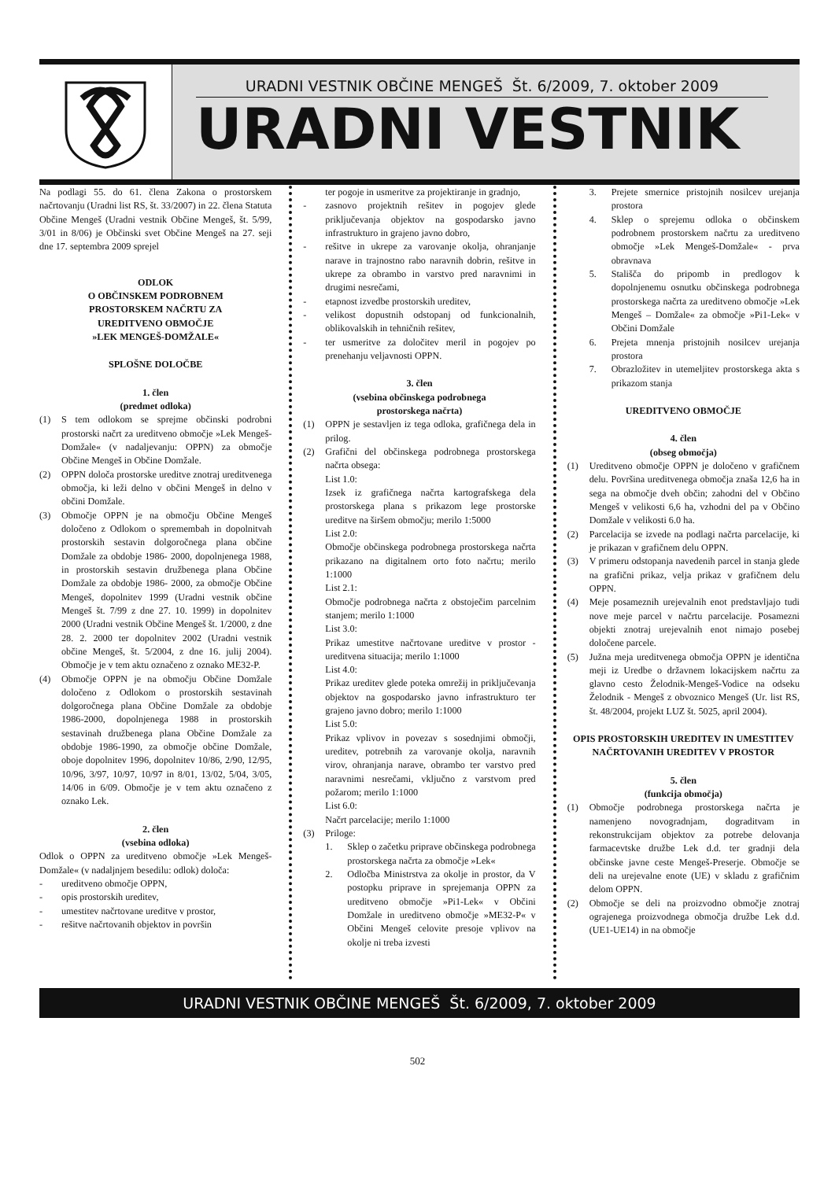URADNI VESTNIK OBČINE MENGEŠ Št. 6/2009, 7. oktober 2009
URADNI VESTNIK
Na podlagi 55. do 61. člena Zakona o prostorskem načrtovanju (Uradni list RS, št. 33/2007) in 22. člena Statuta Občine Mengeš (Uradni vestnik Občine Mengeš, št. 5/99, 3/01 in 8/06) je Občinski svet Občine Mengeš na 27. seji dne 17. septembra 2009 sprejel
ODLOK
O OBČINSKEM PODROBNEM
PROSTORSKEM NAČRTU ZA
UREDITVENO OBMOČJE
»LEK MENGEŠ-DOMŽALE«
SPLOŠNE DOLOČBE
1. člen
(predmet odloka)
(1) S tem odlokom se sprejme občinski podrobni prostorski načrt za ureditveno območje »Lek Mengeš-Domžale« (v nadaljevanju: OPPN) za območje Občine Mengeš in Občine Domžale.
(2) OPPN določa prostorske ureditve znotraj ureditvenega območja, ki leži delno v občini Mengeš in delno v občini Domžale.
(3) Območje OPPN je na območju Občine Mengeš določeno z Odlokom o spremembah in dopolnitvah prostorskih sestavin dolgoročnega plana občine Domžale za obdobje 1986- 2000, dopolnjenega 1988, in prostorskih sestavin družbenega plana Občine Domžale za obdobje 1986- 2000, za območje Občine Mengeš, dopolnitev 1999 (Uradni vestnik občine Mengeš št. 7/99 z dne 27. 10. 1999) in dopolnitev 2000 (Uradni vestnik Občine Mengeš št. 1/2000, z dne 28. 2. 2000 ter dopolnitev 2002 (Uradni vestnik občine Mengeš, št. 5/2004, z dne 16. julij 2004). Območje je v tem aktu označeno z oznako ME32-P.
(4) Območje OPPN je na območju Občine Domžale določeno z Odlokom o prostorskih sestavinah dolgoročnega plana Občine Domžale za obdobje 1986-2000, dopolnjenega 1988 in prostorskih sestavinah družbenega plana Občine Domžale za obdobje 1986-1990, za območje občine Domžale, oboje dopolnitev 1996, dopolnitev 10/86, 2/90, 12/95, 10/96, 3/97, 10/97, 10/97 in 8/01, 13/02, 5/04, 3/05, 14/06 in 6/09. Območje je v tem aktu označeno z oznako Lek.
2. člen
(vsebina odloka)
Odlok o OPPN za ureditveno območje »Lek Mengeš-Domžale« (v nadaljnjem besedilu: odlok) določa:
- ureditveno območje OPPN,
- opis prostorskih ureditev,
- umestitev načrtovane ureditve v prostor,
- rešitve načrtovanih objektov in površin
ter pogoje in usmeritve za projektiranje in gradnjo,
- zasnovo projektnih rešitev in pogojev glede priključevanja objektov na gospodarsko javno infrastrukturo in grajeno javno dobro,
- rešitve in ukrepe za varovanje okolja, ohranjanje narave in trajnostno rabo naravnih dobrin, rešitve in ukrepe za obrambo in varstvo pred naravnimi in drugimi nesrečami,
- etapnost izvedbe prostorskih ureditev,
- velikost dopustnih odstopanj od funkcionalnih, oblikovalskih in tehničnih rešitev,
- ter usmeritve za določitev meril in pogojev po prenehanju veljavnosti OPPN.
3. člen
(vsebina občinskega podrobnega
prostorskega načrta)
(1) OPPN je sestavljen iz tega odloka, grafičnega dela in prilog.
(2) Grafični del občinskega podrobnega prostorskega načrta obsega:
List 1.0:
Izsek iz grafičnega načrta kartografskega dela prostorskega plana s prikazom lege prostorske ureditve na širšem območju; merilo 1:5000
List 2.0:
Območje občinskega podrobnega prostorskega načrta prikazano na digitalnem orto foto načrtu; merilo 1:1000
List 2.1:
Območje podrobnega načrta z obstoječim parcelnim stanjem; merilo 1:1000
List 3.0:
Prikaz umestitve načrtovane ureditve v prostor - ureditvena situacija; merilo 1:1000
List 4.0:
Prikaz ureditev glede poteka omrežij in priključevanja objektov na gospodarsko javno infrastrukturo ter grajeno javno dobro; merilo 1:1000
List 5.0:
Prikaz vplivov in povezav s sosednjimi območji, ureditev, potrebnih za varovanje okolja, naravnih virov, ohranjanja narave, obrambo ter varstvo pred naravnimi nesrečami, vključno z varstvom pred požarom; merilo 1:1000
List 6.0:
Načrt parcelacije; merilo 1:1000
(3) Priloge:
1. Sklep o začetku priprave občinskega podrobnega prostorskega načrta za območje »Lek«
2. Odločba Ministrstva za okolje in prostor, da V postopku priprave in sprejemanja OPPN za ureditveno območje »Pi1-Lek« v Občini Domžale in ureditveno območje »ME32-P« v Občini Mengeš celovite presoje vplivov na okolje ni treba izvesti
3. Prejete smernice pristojnih nosilcev urejanja prostora
4. Sklep o sprejemu odloka o občinskem podrobnem prostorskem načrtu za ureditveno območje »Lek Mengeš-Domžale« - prva obravnava
5. Stališča do pripomb in predlogov k dopolnjenemu osnutku občinskega podrobnega prostorskega načrta za ureditveno območje »Lek Mengeš – Domžale« za območje »Pi1-Lek« v Občini Domžale
6. Prejeta mnenja pristojnih nosilcev urejanja prostora
7. Obrazložitev in utemeljitev prostorskega akta s prikazom stanja
UREDITVENO OBMOČJE
4. člen
(obseg območja)
(1) Ureditveno območje OPPN je določeno v grafičnem delu. Površina ureditvenega območja znaša 12,6 ha in sega na območje dveh občin; zahodni del v Občino Mengeš v velikosti 6,6 ha, vzhodni del pa v Občino Domžale v velikosti 6.0 ha.
(2) Parcelacija se izvede na podlagi načrta parcelacije, ki je prikazan v grafičnem delu OPPN.
(3) V primeru odstopanja navedenih parcel in stanja glede na grafični prikaz, velja prikaz v grafičnem delu OPPN.
(4) Meje posameznih urejevalnih enot predstavljajo tudi nove meje parcel v načrtu parcelacije. Posamezni objekti znotraj urejevalnih enot nimajo posebej določene parcele.
(5) Južna meja ureditvenega območja OPPN je identična meji iz Uredbe o državnem lokacijskem načrtu za glavno cesto Želodnik-Mengeš-Vodice na odseku Želodnik - Mengeš z obvoznico Mengeš (Ur. list RS, št. 48/2004, projekt LUZ št. 5025, april 2004).
OPIS PROSTORSKIH UREDITEV IN UMESTITEV NAČRTOVANIH UREDITEV V PROSTOR
5. člen
(funkcija območja)
(1) Območje podrobnega prostorskega načrta je namenjeno novogradnjam, dograditvam in rekonstrukcijam objektov za potrebe delovanja farmacevtske družbe Lek d.d. ter gradnji dela občinske javne ceste Mengeš-Preserje. Območje se deli na urejevalne enote (UE) v skladu z grafičnim delom OPPN.
(2) Območje se deli na proizvodno območje znotraj ograjenega proizvodnega območja družbe Lek d.d. (UE1-UE14) in na območje
URADNI VESTNIK OBČINE MENGEŠ Št. 6/2009, 7. oktober 2009
502